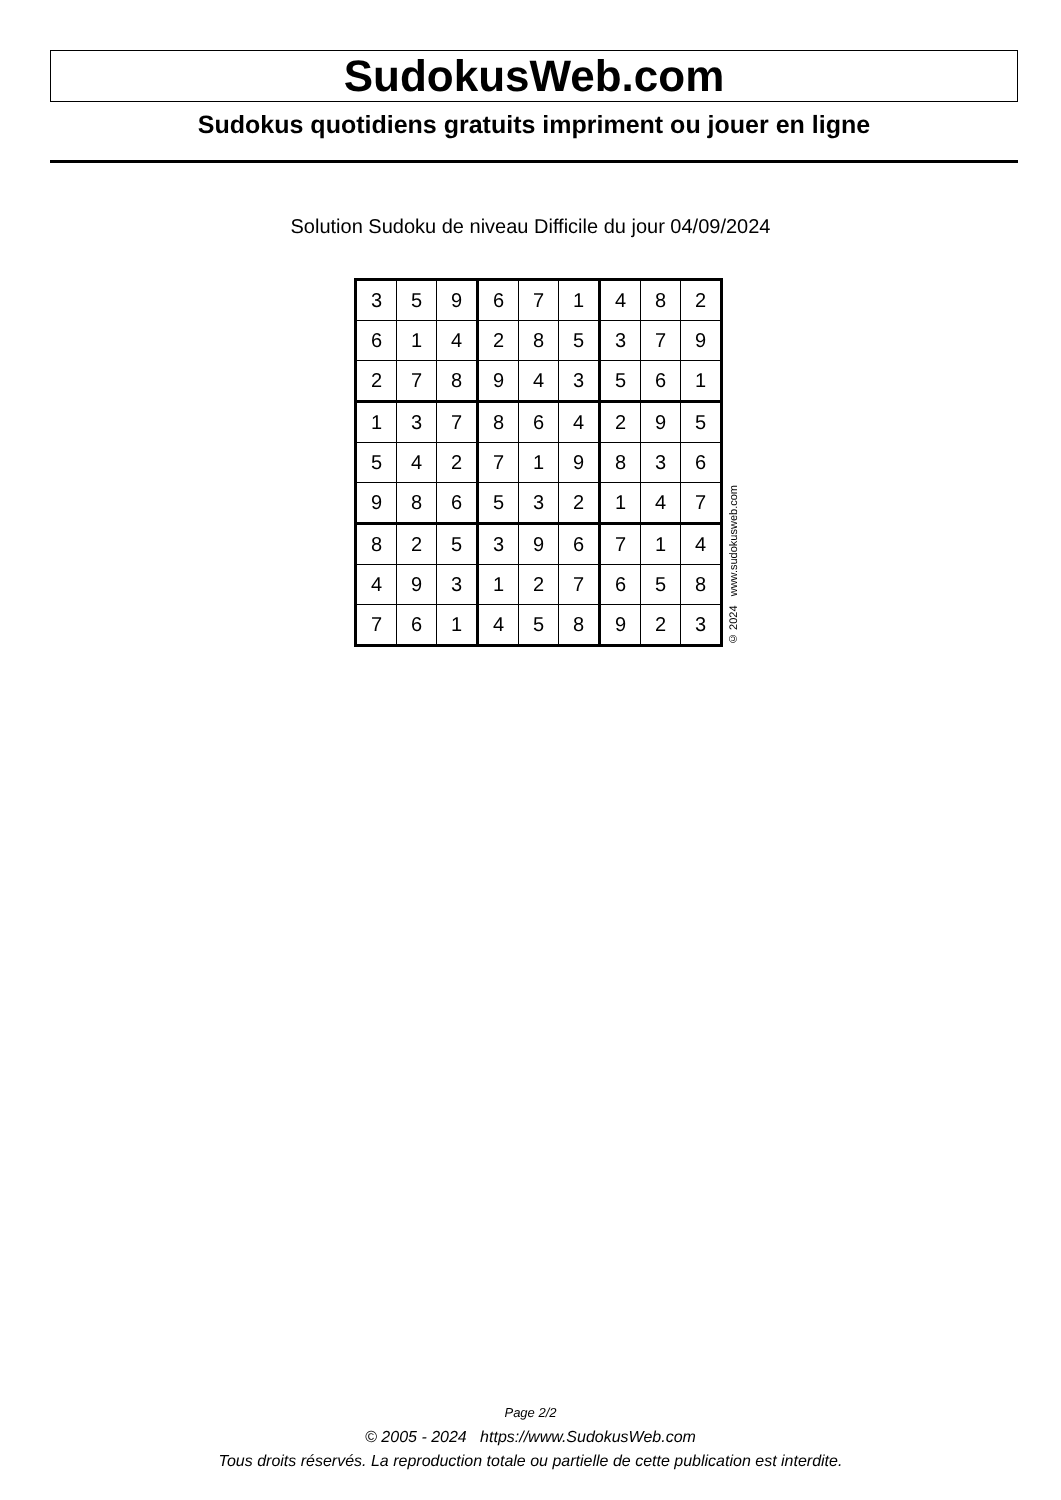SudokusWeb.com
Sudokus quotidiens gratuits impriment ou jouer en ligne
Solution Sudoku de niveau Difficile du jour 04/09/2024
| 3 | 5 | 9 | 6 | 7 | 1 | 4 | 8 | 2 |
| 6 | 1 | 4 | 2 | 8 | 5 | 3 | 7 | 9 |
| 2 | 7 | 8 | 9 | 4 | 3 | 5 | 6 | 1 |
| 1 | 3 | 7 | 8 | 6 | 4 | 2 | 9 | 5 |
| 5 | 4 | 2 | 7 | 1 | 9 | 8 | 3 | 6 |
| 9 | 8 | 6 | 5 | 3 | 2 | 1 | 4 | 7 |
| 8 | 2 | 5 | 3 | 9 | 6 | 7 | 1 | 4 |
| 4 | 9 | 3 | 1 | 2 | 7 | 6 | 5 | 8 |
| 7 | 6 | 1 | 4 | 5 | 8 | 9 | 2 | 3 |
© 2024 www.sudokusweb.com
Page 2/2
© 2005 - 2024 https://www.SudokusWeb.com
Tous droits réservés. La reproduction totale ou partielle de cette publication est interdite.